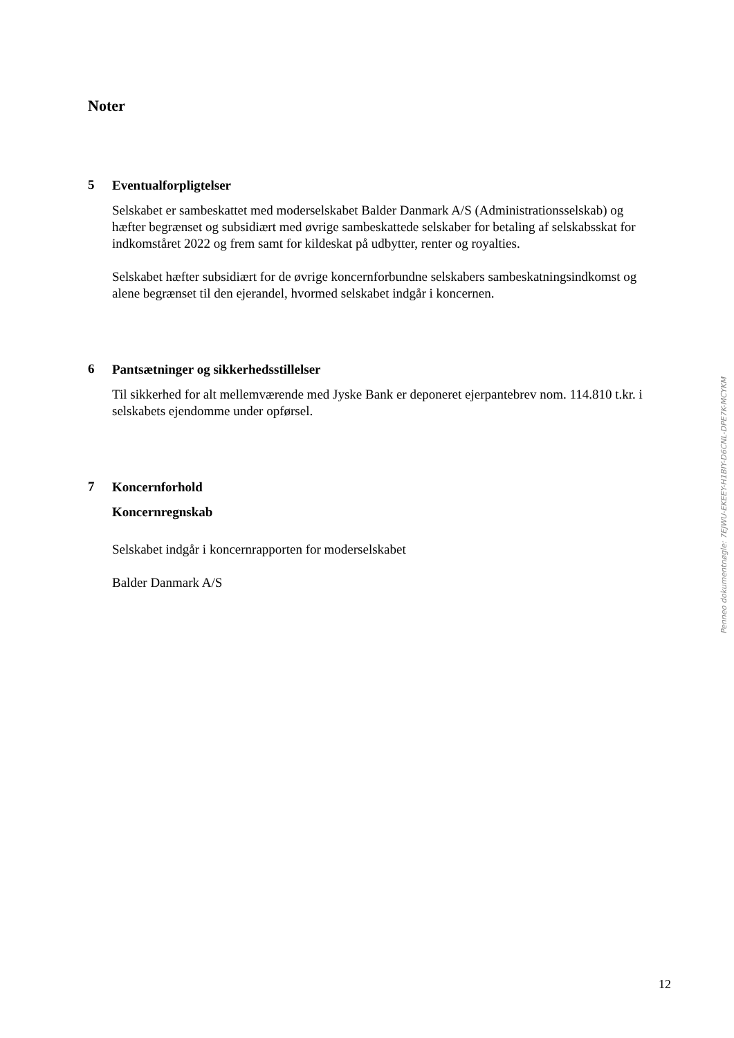Noter
5
Eventualforpligtelser
Selskabet er sambeskattet med moderselskabet Balder Danmark A/S (Administrationsselskab) og hæfter begrænset og subsidiært med øvrige sambeskattede selskaber for betaling af selskabsskat for indkomståret 2022 og frem samt for kildeskat på udbytter, renter og royalties.
Selskabet hæfter subsidiært for de øvrige koncernforbundne selskabers sambeskatningsindkomst og alene begrænset til den ejerandel, hvormed selskabet indgår i koncernen.
6
Pantsætninger og sikkerhedsstillelser
Til sikkerhed for alt mellemværende med Jyske Bank er deponeret ejerpantebrev nom. 114.810 t.kr. i selskabets ejendomme under opførsel.
7
Koncernforhold
Koncernregnskab
Selskabet indgår i koncernrapporten for moderselskabet
Balder Danmark A/S
Penneo dokumentnøgle: 7EJWU-EKEEY-H1BIY-D6CNL-DPE7K-MCYKM
12